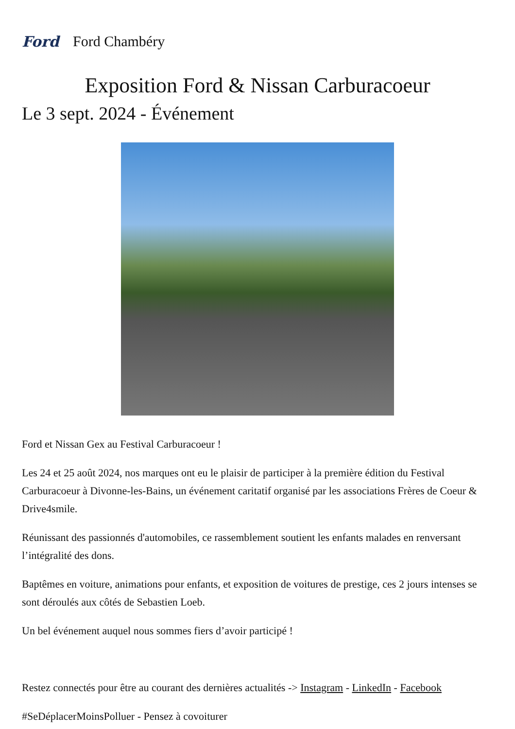Ford Ford Chambéry
Exposition Ford & Nissan Carburacoeur
Le 3 sept. 2024 - Événement
Ford et Nissan Gex au Festival Carburacoeur !
Les 24 et 25 août 2024, nos marques ont eu le plaisir de participer à la première édition du Festival Carburacoeur à Divonne-les-Bains, un événement caritatif organisé par les associations Frères de Coeur & Drive4smile.
Réunissant des passionnés d'automobiles, ce rassemblement soutient les enfants malades en renversant l’intégralité des dons.
Baptêmes en voiture, animations pour enfants, et exposition de voitures de prestige, ces 2 jours intenses se sont déroulés aux côtés de Sebastien Loeb.
Un bel événement auquel nous sommes fiers d’avoir participé !
Restez connectés pour être au courant des dernières actualités -> Instagram - LinkedIn - Facebook
#SeDéplacerMoinsPolluer - Pensez à covoiturer